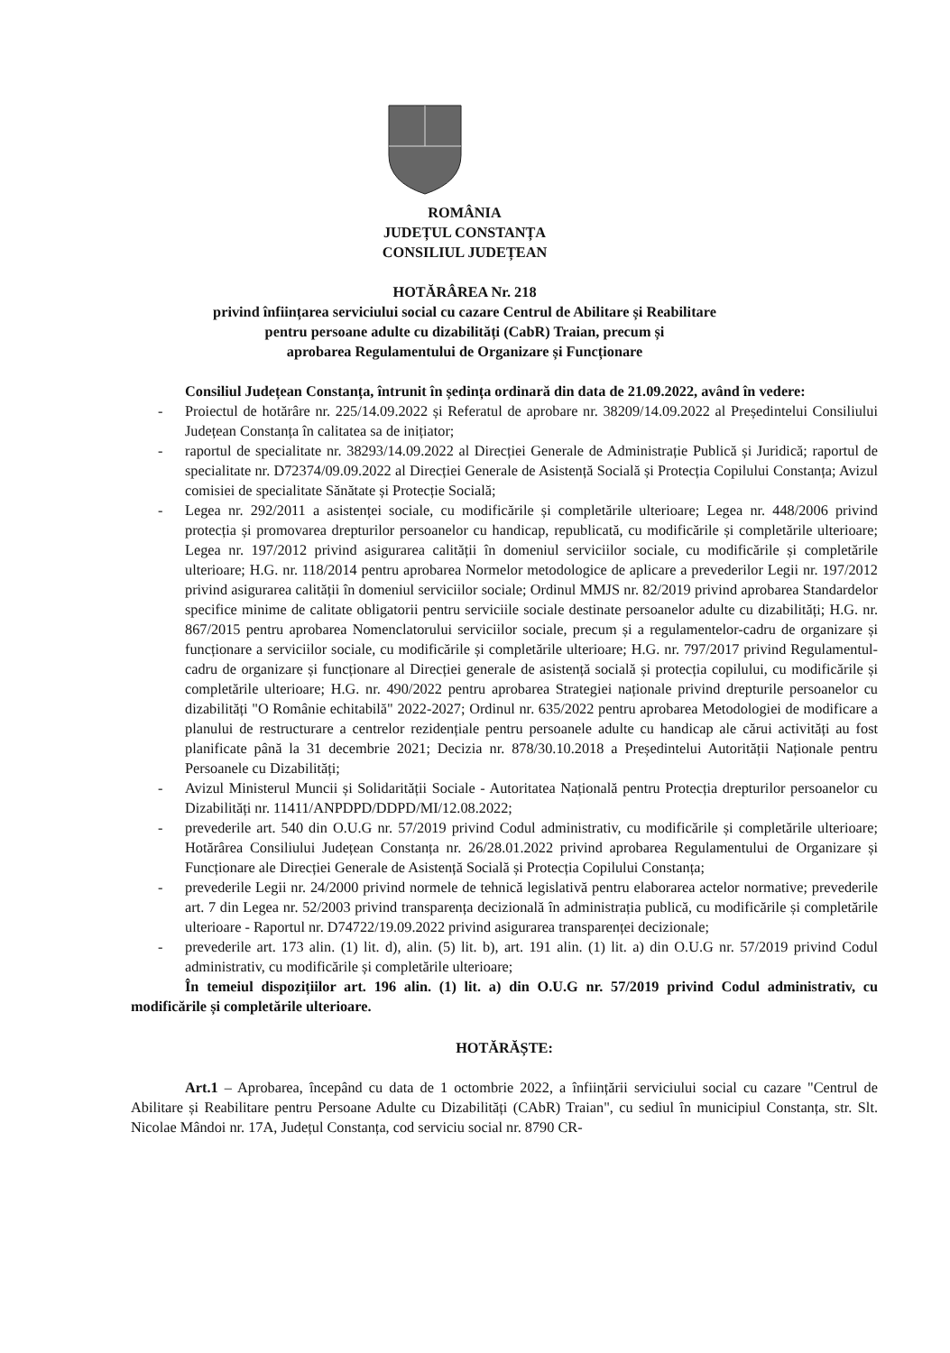ROMÂNIA
JUDEȚUL CONSTANȚA
CONSILIUL JUDEȚEAN
HOTĂRÂREA Nr. 218
privind înființarea serviciului social cu cazare Centrul de Abilitare și Reabilitare
pentru persoane adulte cu dizabilități (CabR) Traian, precum și
aprobarea Regulamentului de Organizare și Funcționare
Consiliul Județean Constanța, întrunit în ședința ordinară din data de 21.09.2022, având în vedere:
- Proiectul de hotărâre nr. 225/14.09.2022 și Referatul de aprobare nr. 38209/14.09.2022 al Președintelui Consiliului Județean Constanța în calitatea sa de inițiator;
- raportul de specialitate nr. 38293/14.09.2022 al Direcției Generale de Administrație Publică și Juridică; raportul de specialitate nr. D72374/09.09.2022 al Direcției Generale de Asistență Socială și Protecția Copilului Constanța; Avizul comisiei de specialitate Sănătate și Protecție Socială;
- Legea nr. 292/2011 a asistenței sociale, cu modificările și completările ulterioare; Legea nr. 448/2006 privind protecția și promovarea drepturilor persoanelor cu handicap, republicată, cu modificările și completările ulterioare; Legea nr. 197/2012 privind asigurarea calității în domeniul serviciilor sociale, cu modificările și completările ulterioare; H.G. nr. 118/2014 pentru aprobarea Normelor metodologice de aplicare a prevederilor Legii nr. 197/2012 privind asigurarea calității în domeniul serviciilor sociale; Ordinul MMJS nr. 82/2019 privind aprobarea Standardelor specifice minime de calitate obligatorii pentru serviciile sociale destinate persoanelor adulte cu dizabilități; H.G. nr. 867/2015 pentru aprobarea Nomenclatorului serviciilor sociale, precum și a regulamentelor-cadru de organizare și funcționare a serviciilor sociale, cu modificările și completările ulterioare; H.G. nr. 797/2017 privind Regulamentul-cadru de organizare și funcționare al Direcției generale de asistență socială și protecția copilului, cu modificările și completările ulterioare; H.G. nr. 490/2022 pentru aprobarea Strategiei naționale privind drepturile persoanelor cu dizabilități "O Românie echitabilă" 2022-2027; Ordinul nr. 635/2022 pentru aprobarea Metodologiei de modificare a planului de restructurare a centrelor rezidențiale pentru persoanele adulte cu handicap ale cărui activități au fost planificate până la 31 decembrie 2021; Decizia nr. 878/30.10.2018 a Președintelui Autorității Naționale pentru Persoanele cu Dizabilități;
- Avizul Ministerul Muncii și Solidarității Sociale - Autoritatea Națională pentru Protecția drepturilor persoanelor cu Dizabilități nr. 11411/ANPDPD/DDPD/MI/12.08.2022;
- prevederile art. 540 din O.U.G nr. 57/2019 privind Codul administrativ, cu modificările și completările ulterioare; Hotărârea Consiliului Județean Constanța nr. 26/28.01.2022 privind aprobarea Regulamentului de Organizare și Funcționare ale Direcției Generale de Asistență Socială și Protecția Copilului Constanța;
- prevederile Legii nr. 24/2000 privind normele de tehnică legislativă pentru elaborarea actelor normative; prevederile art. 7 din Legea nr. 52/2003 privind transparența decizională în administrația publică, cu modificările și completările ulterioare - Raportul nr. D74722/19.09.2022 privind asigurarea transparenței decizionale;
- prevederile art. 173 alin. (1) lit. d), alin. (5) lit. b), art. 191 alin. (1) lit. a) din O.U.G nr. 57/2019 privind Codul administrativ, cu modificările și completările ulterioare;
În temeiul dispozițiilor art. 196 alin. (1) lit. a) din O.U.G nr. 57/2019 privind Codul administrativ, cu modificările și completările ulterioare.
HOTĂRĂȘTE:
Art.1 – Aprobarea, începând cu data de 1 octombrie 2022, a înființării serviciului social cu cazare "Centrul de Abilitare și Reabilitare pentru Persoane Adulte cu Dizabilități (CAbR) Traian", cu sediul în municipiul Constanța, str. Slt. Nicolae Mândoi nr. 17A, Județul Constanța, cod serviciu social nr. 8790 CR-